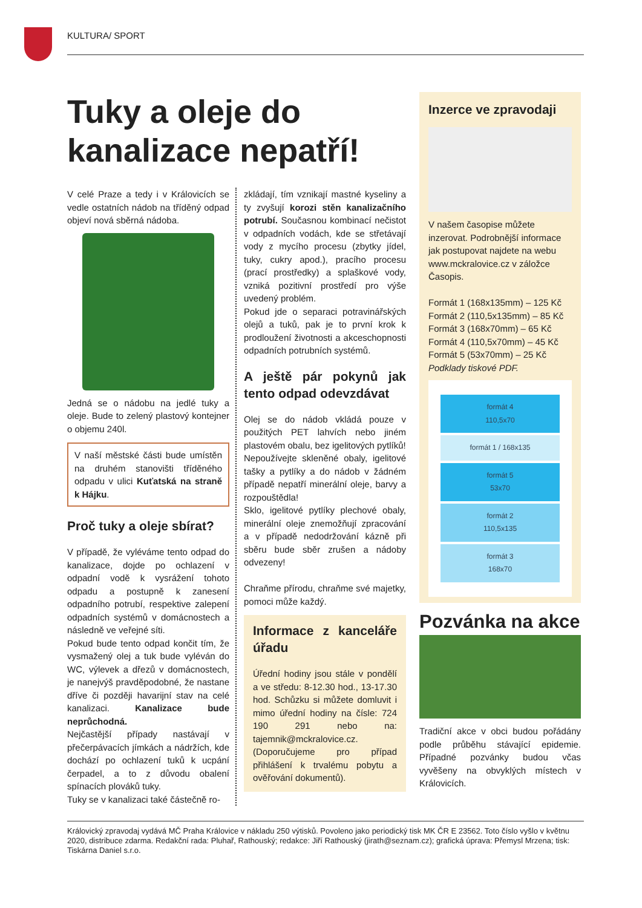KULTURA/ SPORT
Tuky a oleje do kanalizace nepatří!
V celé Praze a tedy i v Královicích se vedle ostatních nádob na tříděný odpad objeví nová sběrná nádoba.
Jedná se o nádobu na jedlé tuky a oleje. Bude to zelený plastový kontejner o objemu 240l.
V naší městské části bude umístěn na druhém stanovišti tříděného odpadu v ulici Kuťatská na straně k Hájku.
Proč tuky a oleje sbírat?
V případě, že vyléváme tento odpad do kanalizace, dojde po ochlazení v odpadní vodě k vysrážení tohoto odpadu a postupně k zanesení odpadního potrubí, respektive zalepení odpadních systémů v domácnostech a následně ve veřejné síti.
Pokud bude tento odpad končit tím, že vysmažený olej a tuk bude vyléván do WC, výlevek a dřezů v domácnostech, je nanejvýš pravděpodobné, že nastane dříve či později havarijní stav na celé kanalizaci. Kanalizace bude neprůchodná.
Nejčastější případy nastávají v přečerpávacích jímkách a nádržích, kde dochází po ochlazení tuků k ucpání čerpadel, a to z důvodu obalení spínacích plováků tuky.
Tuky se v kanalizaci také částečně ro-
zkládají, tím vznikají mastné kyseliny a ty zvyšují korozi stěn kanalizačního potrubí. Současnou kombinací nečistot v odpadních vodách, kde se střetávají vody z mycího procesu (zbytky jídel, tuky, cukry apod.), pracího procesu (prací prostředky) a splaškové vody, vzniká pozitivní prostředí pro výše uvedený problém.
Pokud jde o separaci potravinářských olejů a tuků, pak je to první krok k prodloužení životnosti a akceschopnosti odpadních potrubních systémů.
A ještě pár pokynů jak tento odpad odevzdávat
Olej se do nádob vkládá pouze v použitých PET lahvích nebo jiném plastovém obalu, bez igelitových pytlíků!
Nepoužívejte skleněné obaly, igelitové tašky a pytlíky a do nádob v žádném případě nepatří minerální oleje, barvy a rozpouštědla!
Sklo, igelitové pytlíky plechové obaly, minerální oleje znemožňují zpracování a v případě nedodržování kázně při sběru bude sběr zrušen a nádoby odvezeny!
Chraňme přírodu, chraňme své majetky, pomoci může každý.
Informace z kanceláře úřadu
Úřední hodiny jsou stále v pondělí a ve středu: 8-12.30 hod., 13-17.30 hod. Schůzku si můžete domluvit i mimo úřední hodiny na čísle: 724 190 291 nebo na: tajemnik@mckralovice.cz. (Doporučujeme pro případ přihlášení k trvalému pobytu a ověřování dokumentů).
Inzerce ve zpravodaji
V našem časopise můžete inzerovat. Podrobnější informace jak postupovat najdete na webu www.mckralovice.cz v záložce Časopis.
Formát 1 (168x135mm) – 125 Kč
Formát 2 (110,5x135mm) – 85 Kč
Formát 3 (168x70mm) – 65 Kč
Formát 4 (110,5x70mm) – 45 Kč
Formát 5 (53x70mm) – 25 Kč
Podklady tiskové PDF.
formát 4
110,5x70
formát 1 / 168x135
formát 5
53x70
formát 2
110,5x135
formát 3
168x70
Pozvánka na akce
Tradiční akce v obci budou pořádány podle průběhu stávající epidemie. Případné pozvánky budou včas vyvěšeny na obvyklých místech v Královicích.
Královický zpravodaj vydává MČ Praha Královice v nákladu 250 výtisků. Povoleno jako periodický tisk MK ČR E 23562. Toto číslo vyšlo v květnu 2020, distribuce zdarma. Redakční rada: Pluhař, Rathouský; redakce: Jiří Rathouský (jirath@seznam.cz); grafická úprava: Přemysl Mrzena; tisk: Tiskárna Daniel s.r.o.